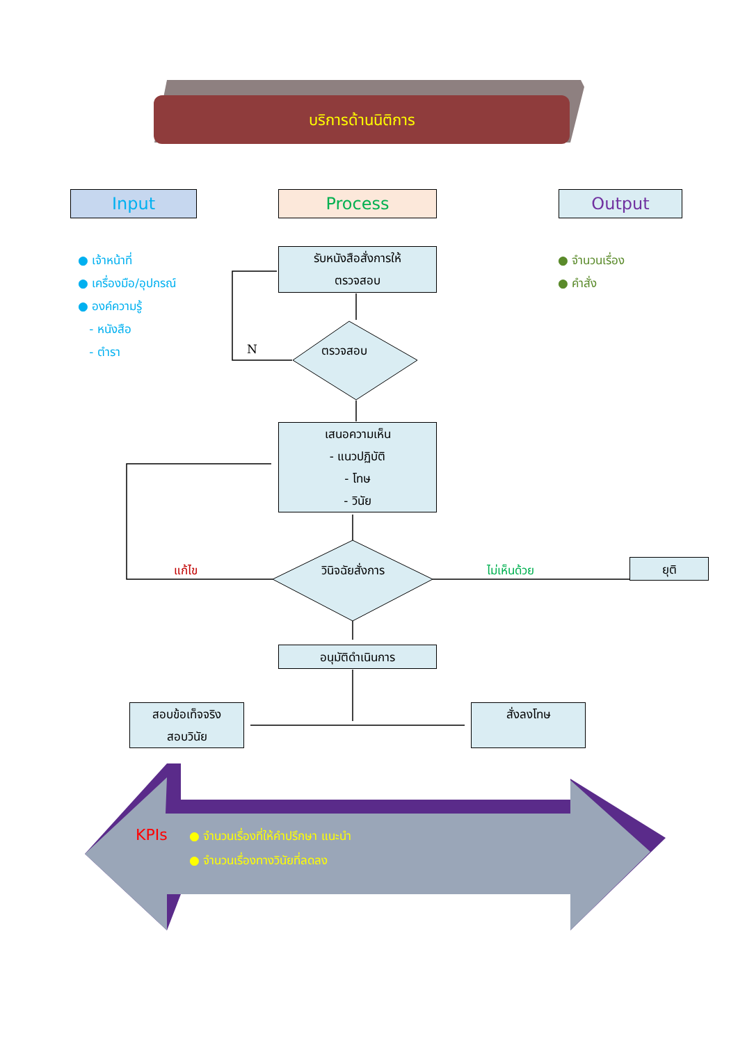บริการด้านนิติการ
Input Process Output
● เจ้าหน้าที่
● เครื่องมือ/อุปกรณ์
● องค์ความรู้
- หนังสือ
- ตำรา
● จำนวนเรื่อง
● คำสั่ง
รับหนังสือสั่งการให้
ตรวจสอบ
N ตรวจสอบ
เสนอความเห็น
- แนวปฏิบัติ
- โทษ
- วินัย
แก้ไข วินิจฉัยสั่งการ ไม่เห็นด้วย ยุติ
อนุมัติดำเนินการ
สอบข้อเท็จจริง
สอบวินัย
สั่งลงโทษ
KPIs
● จำนวนเรื่องที่ให้คำปรึกษา แนะนำ
● จำนวนเรื่องทางวินัยที่ลดลง